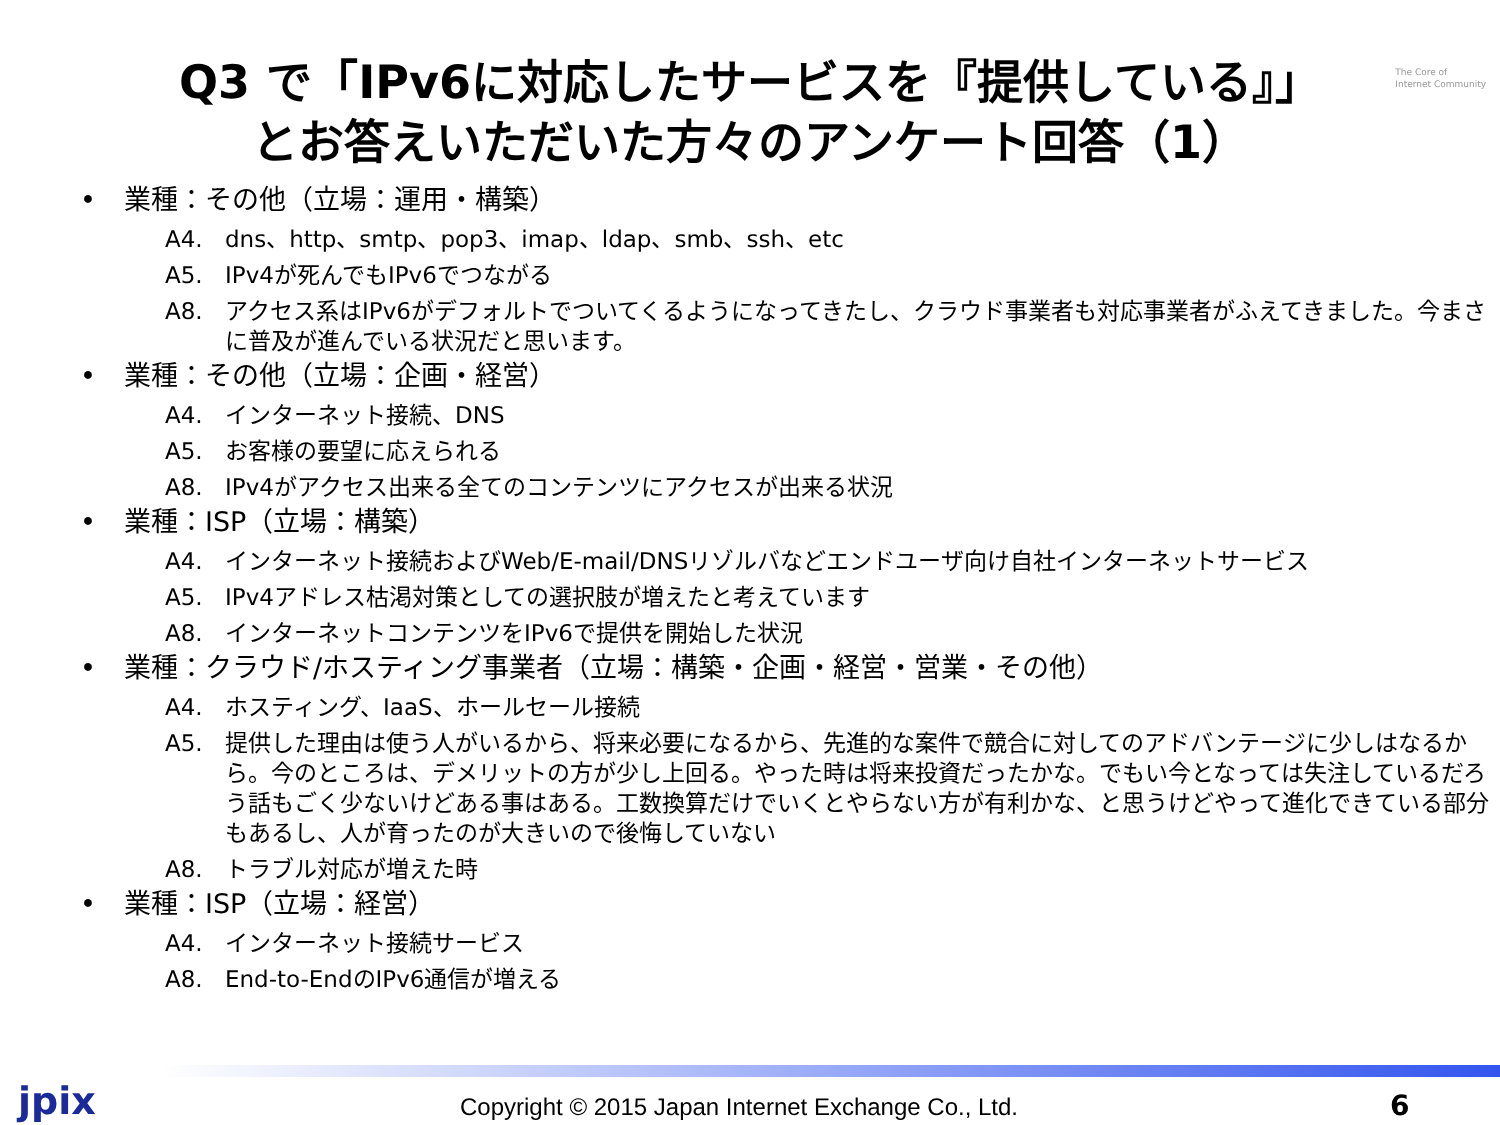The Core of
Internet Community
Q3 で「IPv6に対応したサービスを『提供している』」
とお答えいただいた方々のアンケート回答（1）
• 業種：その他（立場：運用・構築）
A4. dns、http、smtp、pop3、imap、ldap、smb、ssh、etc
A5. IPv4が死んでもIPv6でつながる
A8. アクセス系はIPv6がデフォルトでついてくるようになってきたし、クラウド事業者も対応事業者がふえてきました。今まさに普及が進んでいる状況だと思います。
• 業種：その他（立場：企画・経営）
A4. インターネット接続、DNS
A5. お客様の要望に応えられる
A8. IPv4がアクセス出来る全てのコンテンツにアクセスが出来る状況
• 業種：ISP（立場：構築）
A4. インターネット接続およびWeb/E-mail/DNSリゾルバなどエンドユーザ向け自社インターネットサービス
A5. IPv4アドレス枯渇対策としての選択肢が増えたと考えています
A8. インターネットコンテンツをIPv6で提供を開始した状況
• 業種：クラウド/ホスティング事業者（立場：構築・企画・経営・営業・その他）
A4. ホスティング、IaaS、ホールセール接続
A5. 提供した理由は使う人がいるから、将来必要になるから、先進的な案件で競合に対してのアドバンテージに少しはなるから。今のところは、デメリットの方が少し上回る。やった時は将来投資だったかな。でもい今となっては失注しているだろう話もごく少ないけどある事はある。工数換算だけでいくとやらない方が有利かな、と思うけどやって進化できている部分もあるし、人が育ったのが大きいので後悔していない
A8. トラブル対応が増えた時
• 業種：ISP（立場：経営）
A4. インターネット接続サービス
A8. End-to-EndのIPv6通信が増える
jpix
Copyright © 2015 Japan Internet Exchange Co., Ltd.
6